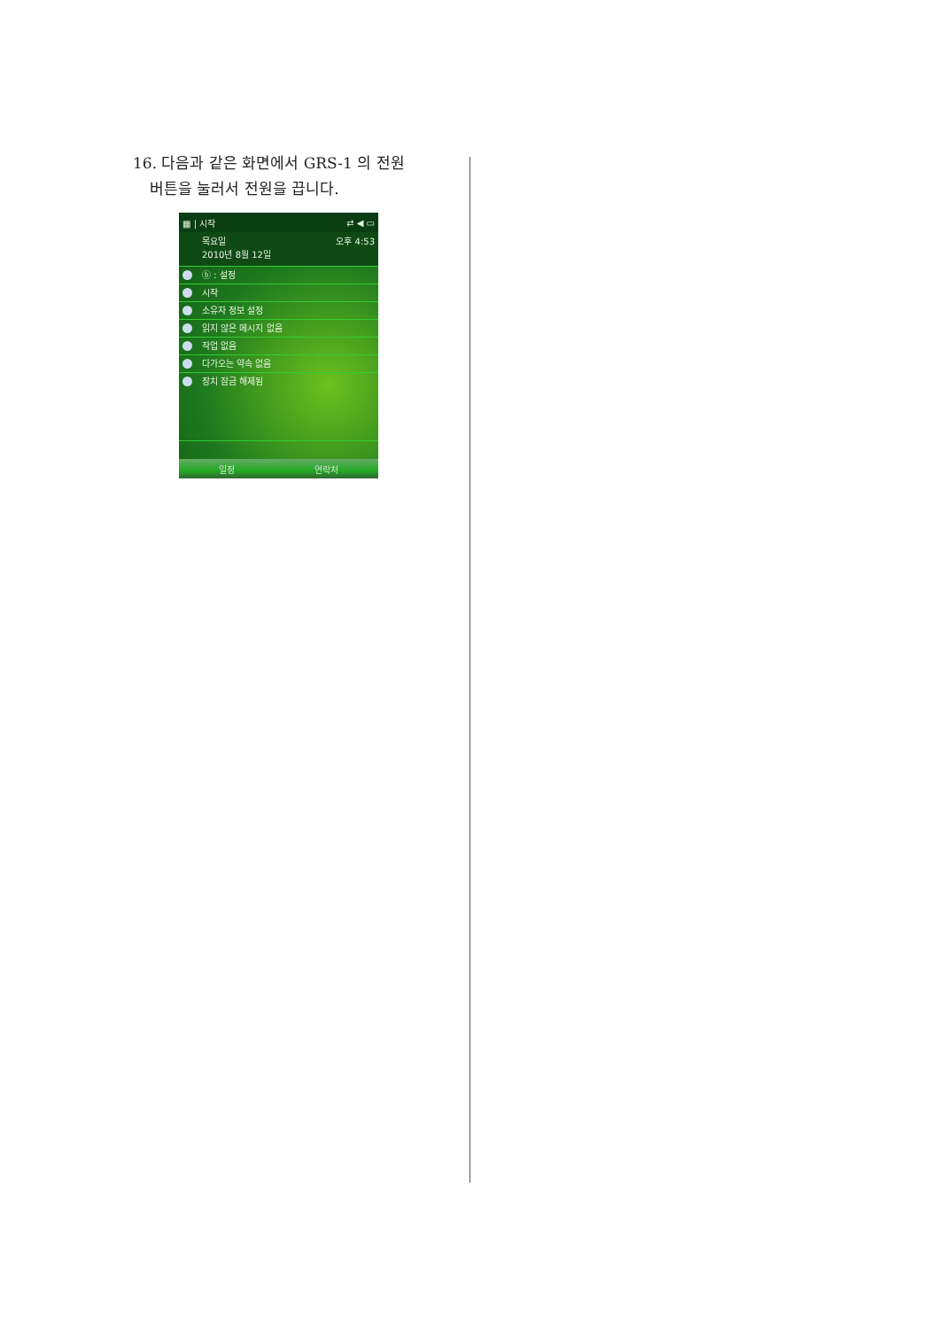16. 다음과 같은 화면에서 GRS-1 의 전원
버튼을 눌러서 전원을 끕니다.
▦ | 시작 ⇄ ◀ ▭
목요일
2010년 8월 12일 오후 4:53
ⓑ : 설정
시작
소유자 정보 설정
읽지 않은 메시지 없음
작업 없음
다가오는 약속 없음
장치 잠금 해제됨
일정 연락처